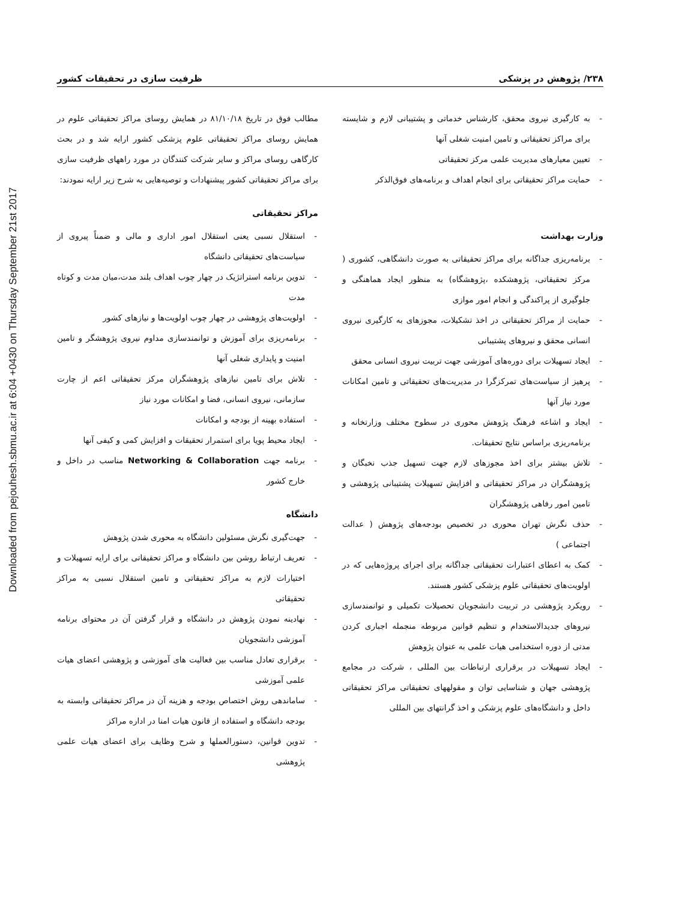Downloaded from pejouhesh.sbmu.ac.ir at 6:04 +0430 on Thursday September 21st 2017
۲۳۸/ پژوهش در پزشکی ظرفیت سازی در تحقیقات کشور
مطالب فوق در تاریخ ۸۱/۱۰/۱۸ در همایش روسای مراکز تحقیقاتی علوم در همایش روسای مراکز تحقیقاتی علوم پزشکی کشور ارایه شد و در بحث کارگاهی روسای مراکز و سایر شرکت کنندگان در مورد راههای ظرفیت سازی برای مراکز تحقیقاتی کشور پیشنهادات و توصیه‌هایی به شرح زیر ارایه نمودند:
مراکز تحقیقاتی
استقلال نسبی یعنی استقلال امور اداری و مالی و ضمناً پیروی از سیاست‌های تحقیقاتی دانشگاه
تدوین برنامه استراتژیک در چهار چوب اهداف بلند مدت،میان مدت و کوتاه مدت
اولویت‌های پژوهشی در چهار چوب اولویت‌ها و نیازهای کشور
برنامه‌ریزی برای آموزش و توانمندسازی مداوم نیروی پژوهشگر و تامین امنیت و پایداری شغلی آنها
تلاش برای تامین نیازهای پژوهشگران مرکز تحقیقاتی اعم از چارت سازمانی، نیروی انسانی، فضا و امکانات مورد نیاز
استفاده بهینه از بودجه و امکانات
ایجاد محیط پویا برای استمرار تحقیقات و افزایش کمی و کیفی آنها
برنامه جهت Networking & Collaboration مناسب در داخل و خارج کشور
دانشگاه
جهت‌گیری نگرش مسئولین دانشگاه به محوری شدن پژوهش
تعریف ارتباط روشن بین دانشگاه و مراکز تحقیقاتی برای ارایه تسهیلات و اختیارات لازم به مراکز تحقیقاتی و تامین استقلال نسبی به مراکز تحقیقاتی
نهادینه نمودن پژوهش در دانشگاه و قرار گرفتن آن در محتوای برنامه آموزشی دانشجویان
برقراری تعادل مناسب بین فعالیت های آموزشی و پژوهشی اعضای هیات علمی آموزشی
ساماندهی روش اختصاص بودجه و هزینه آن در مراکز تحقیقاتی وابسته به بودجه دانشگاه و استفاده از قانون هیات امنا در اداره مراکز
تدوین قوانین، دستورالعملها و شرح وظایف برای اعضای هیات علمی پژوهشی
به کارگیری نیروی محقق، کارشناس خدماتی و پشتیبانی لازم و شایسته برای مراکز تحقیقاتی و تامین امنیت شغلی آنها
تعیین معیارهای مدیریت علمی مرکز تحقیقاتی
حمایت مراکز تحقیقاتی برای انجام اهداف و برنامه‌های فوق‌الذکر
وزارت بهداشت
برنامه‌ریزی جداگانه برای مراکز تحقیقاتی به صورت دانشگاهی، کشوری ( مرکز تحقیقاتی، پژوهشکده ،پژوهشگاه) به منظور ایجاد هماهنگی و جلوگیری از پراکندگی و انجام امور موازی
حمایت از مراکز تحقیقاتی در اخذ تشکیلات، مجوزهای به کارگیری نیروی انسانی محقق و نیروهای پشتیبانی
ایجاد تسهیلات برای دوره‌های آموزشی جهت تربیت نیروی انسانی محقق
پرهیز از سیاست‌های تمرکزگرا در مدیریت‌های تحقیقاتی و تامین امکانات مورد نیاز آنها
ایجاد و اشاعه فرهنگ پژوهش محوری در سطوح مختلف وزارتخانه و برنامه‌ریزی براساس نتایج تحقیقات.
تلاش بیشتر برای اخذ مجوزهای لازم جهت تسهیل جذب نخبگان و پژوهشگران در مراکز تحقیقاتی و افزایش تسهیلات پشتیبانی پژوهشی و تامین امور رفاهی پژوهشگران
حذف نگرش تهران محوری در تخصیص بودجه‌های پژوهش ( عدالت اجتماعی )
کمک به اعطای اعتبارات تحقیقاتی جداگانه برای اجرای پروژه‌هایی که در اولویت‌های تحقیقاتی علوم پزشکی کشور هستند.
رویکرد پژوهشی در تربیت دانشجویان تحصیلات تکمیلی و توانمندسازی نیروهای جدیدالاستخدام و تنظیم قوانین مربوطه منجمله اجباری کردن مدتی از دوره استخدامی هیات علمی به عنوان پژوهش
ایجاد تسهیلات در برقراری ارتباطات بین المللی ، شرکت در مجامع پژوهشی جهان و شناسایی توان و مقولههای تحقیقاتی مراکز تحقیقاتی داخل و دانشگاه‌های علوم پزشکی و اخذ گرانتهای بین المللی